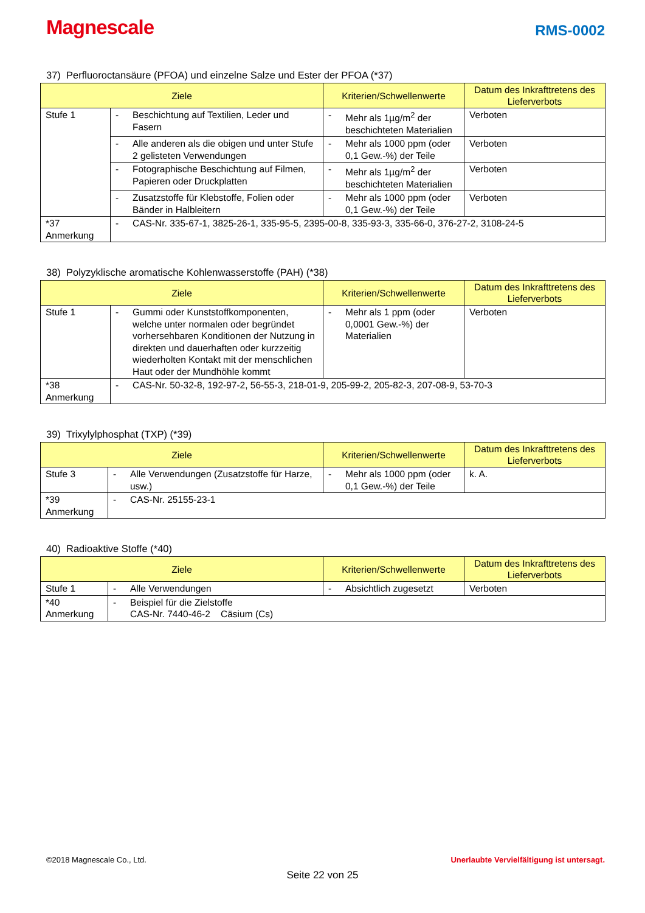Magnescale
RMS-0002
37) Perfluoroctansäure (PFOA) und einzelne Salze und Ester der PFOA (*37)
| Ziele | | Kriterien/Schwellenwerte | Datum des Inkrafttretens des Lieferverbots |
| --- | --- | --- | --- |
| Stufe 1 | - Beschichtung auf Textilien, Leder und Fasern | - Mehr als 1µg/m<sup>2</sup> der beschichteten Materialien | Verboten |
| | - Alle anderen als die obigen und unter Stufe 2 gelisteten Verwendungen | - Mehr als 1000 ppm (oder 0,1 Gew.-%) der Teile | Verboten |
| | - Fotographische Beschichtung auf Filmen, Papieren oder Druckplatten | - Mehr als 1µg/m<sup>2</sup> der beschichteten Materialien | Verboten |
| | - Zusatzstoffe für Klebstoffe, Folien oder Bänder in Halbleitern | - Mehr als 1000 ppm (oder 0,1 Gew.-%) der Teile | Verboten |
| *37 Anmerkung | - CAS-Nr. 335-67-1, 3825-26-1, 335-95-5, 2395-00-8, 335-93-3, 335-66-0, 376-27-2, 3108-24-5 | | |
38) Polyzyklische aromatische Kohlenwasserstoffe (PAH) (*38)
| Ziele | | Kriterien/Schwellenwerte | Datum des Inkrafttretens des Lieferverbots |
| --- | --- | --- | --- |
| Stufe 1 | - Gummi oder Kunststoffkomponenten, welche unter normalen oder begründet vorhersehbaren Konditionen der Nutzung in direkten und dauerhaften oder kurzzeitig wiederholten Kontakt mit der menschlichen Haut oder der Mundhöhle kommt | - Mehr als 1 ppm (oder 0,0001 Gew.-%) der Materialien | Verboten |
| *38 Anmerkung | - CAS-Nr. 50-32-8, 192-97-2, 56-55-3, 218-01-9, 205-99-2, 205-82-3, 207-08-9, 53-70-3 | | |
39) Trixylylphosphat (TXP) (*39)
| Ziele | | Kriterien/Schwellenwerte | Datum des Inkrafttretens des Lieferverbots |
| --- | --- | --- | --- |
| Stufe 3 | - Alle Verwendungen (Zusatzstoffe für Harze, usw.) | - Mehr als 1000 ppm (oder 0,1 Gew.-%) der Teile | k. A. |
| *39 Anmerkung | - CAS-Nr. 25155-23-1 | | |
40) Radioaktive Stoffe (*40)
| Ziele | | Kriterien/Schwellenwerte | Datum des Inkrafttretens des Lieferverbots |
| --- | --- | --- | --- |
| Stufe 1 | - Alle Verwendungen | - Absichtlich zugesetzt | Verboten |
| *40 Anmerkung | - Beispiel für die Zielstoffe CAS-Nr. 7440-46-2 Cäsium (Cs) | | |
©2018 Magnescale Co., Ltd. Unerlaubte Vervielfältigung ist untersagt.
Seite 22 von 25